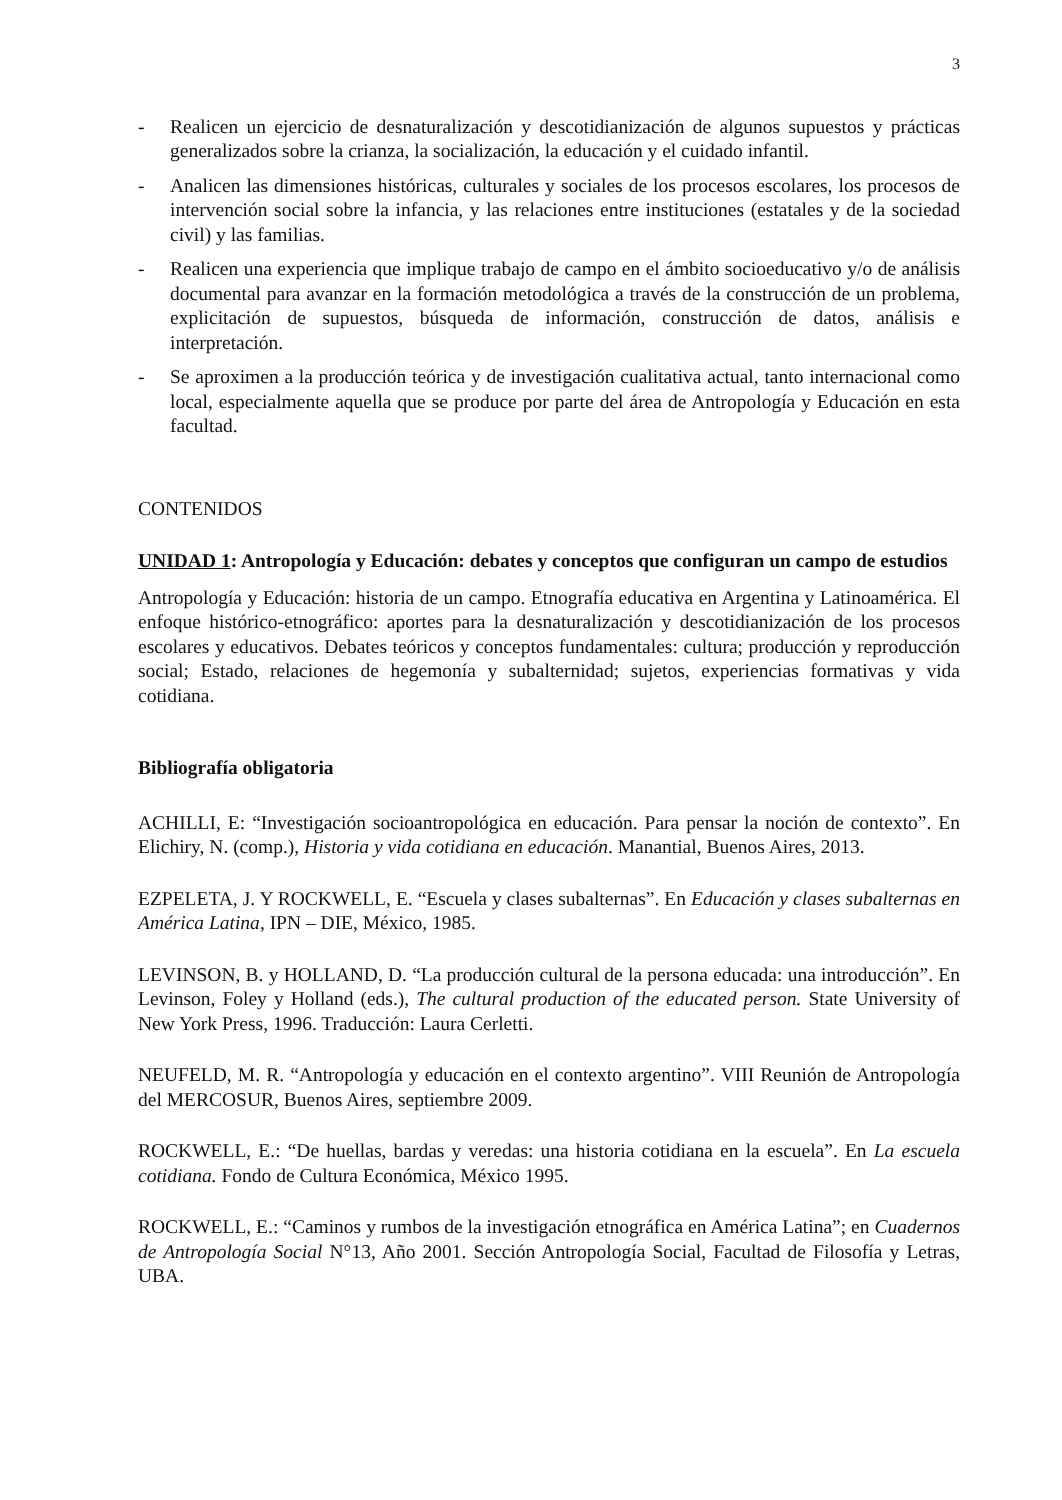3
- Realicen un ejercicio de desnaturalización y descotidianización de algunos supuestos y prácticas generalizados sobre la crianza, la socialización, la educación y el cuidado infantil.
- Analicen las dimensiones históricas, culturales y sociales de los procesos escolares, los procesos de intervención social sobre la infancia, y las relaciones entre instituciones (estatales y de la sociedad civil) y las familias.
- Realicen una experiencia que implique trabajo de campo en el ámbito socioeducativo y/o de análisis documental para avanzar en la formación metodológica a través de la construcción de un problema, explicitación de supuestos, búsqueda de información, construcción de datos, análisis e interpretación.
- Se aproximen a la producción teórica y de investigación cualitativa actual, tanto internacional como local, especialmente aquella que se produce por parte del área de Antropología y Educación en esta facultad.
CONTENIDOS
UNIDAD 1: Antropología y Educación: debates y conceptos que configuran un campo de estudios
Antropología y Educación: historia de un campo. Etnografía educativa en Argentina y Latinoamérica. El enfoque histórico-etnográfico: aportes para la desnaturalización y descotidianización de los procesos escolares y educativos. Debates teóricos y conceptos fundamentales: cultura; producción y reproducción social; Estado, relaciones de hegemonía y subalternidad; sujetos, experiencias formativas y vida cotidiana.
Bibliografía obligatoria
ACHILLI, E: “Investigación socioantropológica en educación. Para pensar la noción de contexto”. En Elichiry, N. (comp.), Historia y vida cotidiana en educación. Manantial, Buenos Aires, 2013.
EZPELETA, J. Y ROCKWELL, E. “Escuela y clases subalternas”. En Educación y clases subalternas en América Latina, IPN – DIE, México, 1985.
LEVINSON, B. y HOLLAND, D. “La producción cultural de la persona educada: una introducción”. En Levinson, Foley y Holland (eds.), The cultural production of the educated person. State University of New York Press, 1996. Traducción: Laura Cerletti.
NEUFELD, M. R. “Antropología y educación en el contexto argentino”. VIII Reunión de Antropología del MERCOSUR, Buenos Aires, septiembre 2009.
ROCKWELL, E.: “De huellas, bardas y veredas: una historia cotidiana en la escuela”. En La escuela cotidiana. Fondo de Cultura Económica, México 1995.
ROCKWELL, E.: “Caminos y rumbos de la investigación etnográfica en América Latina”; en Cuadernos de Antropología Social N°13, Año 2001. Sección Antropología Social, Facultad de Filosofía y Letras, UBA.